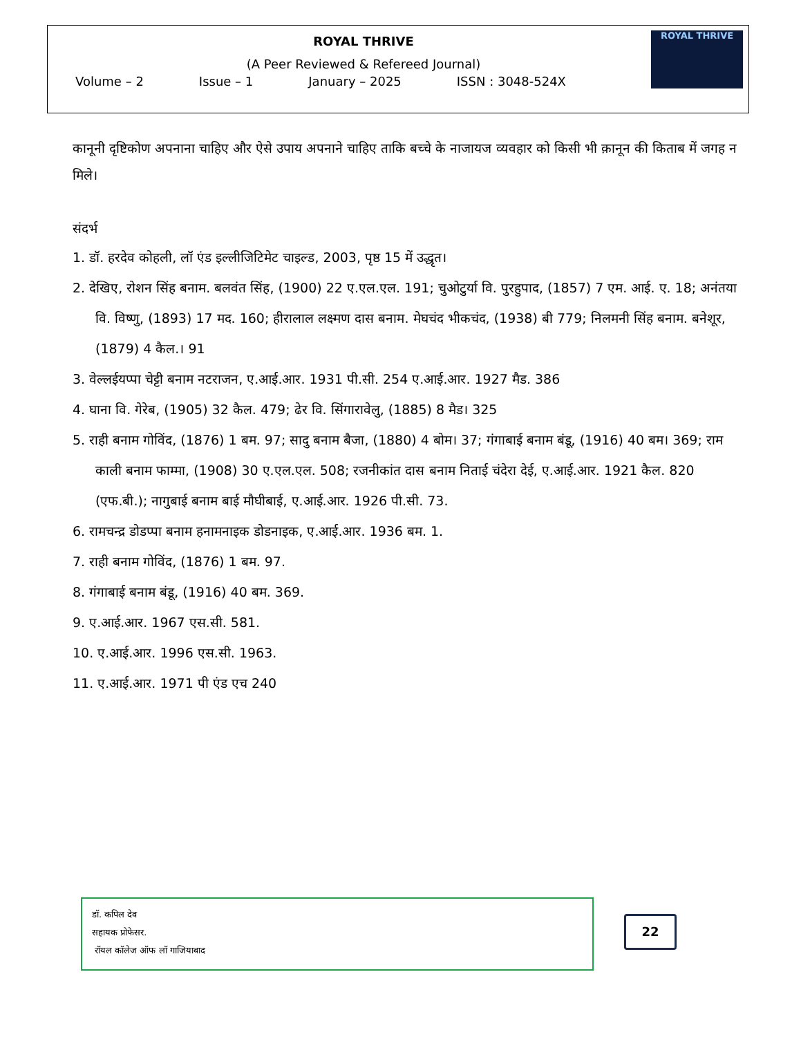ROYAL THRIVE
(A Peer Reviewed & Refereed Journal)
Volume – 2 Issue – 1 January – 2025 ISSN : 3048-524X
ROYAL THRIVE
कानूनी दृष्टिकोण अपनाना चाहिए और ऐसे उपाय अपनाने चाहिए ताकि बच्चे के नाजायज व्यवहार को किसी भी क़ानून की किताब में जगह न मिले।
संदर्भ
1. डॉ. हरदेव कोहली, लॉ एंड इल्लीजिटिमेट चाइल्ड, 2003, पृष्ठ 15 में उद्धृत।
2. देखिए, रोशन सिंह बनाम. बलवंत सिंह, (1900) 22 ए.एल.एल. 191; चुओटुर्या वि. पुरहुपाद, (1857) 7 एम. आई. ए. 18; अनंतया वि. विष्णु, (1893) 17 मद. 160; हीरालाल लक्ष्मण दास बनाम. मेघचंद भीकचंद, (1938) बी 779; निलमनी सिंह बनाम. बनेशूर, (1879) 4 कैल.। 91
3. वेल्लईयप्पा चेट्टी बनाम नटराजन, ए.आई.आर. 1931 पी.सी. 254 ए.आई.आर. 1927 मैड. 386
4. घाना वि. गेरेब, (1905) 32 कैल. 479; ढेर वि. सिंगारावेलु, (1885) 8 मैड। 325
5. राही बनाम गोविंद, (1876) 1 बम. 97; सादु बनाम बैजा, (1880) 4 बोम। 37; गंगाबाई बनाम बंडू, (1916) 40 बम। 369; राम काली बनाम फाम्मा, (1908) 30 ए.एल.एल. 508; रजनीकांत दास बनाम निताई चंदेरा देई, ए.आई.आर. 1921 कैल. 820 (एफ.बी.); नागुबाई बनाम बाई मौघीबाई, ए.आई.आर. 1926 पी.सी. 73.
6. रामचन्द्र डोडप्पा बनाम हनामनाइक डोडनाइक, ए.आई.आर. 1936 बम. 1.
7. राही बनाम गोविंद, (1876) 1 बम. 97.
8. गंगाबाई बनाम बंडू, (1916) 40 बम. 369.
9. ए.आई.आर. 1967 एस.सी. 581.
10. ए.आई.आर. 1996 एस.सी. 1963.
11. ए.आई.आर. 1971 पी एंड एच 240
डॉ. कपिल देव
सहायक प्रोफेसर.
रॉयल कॉलेज ऑफ लॉ गाजियाबाद
22